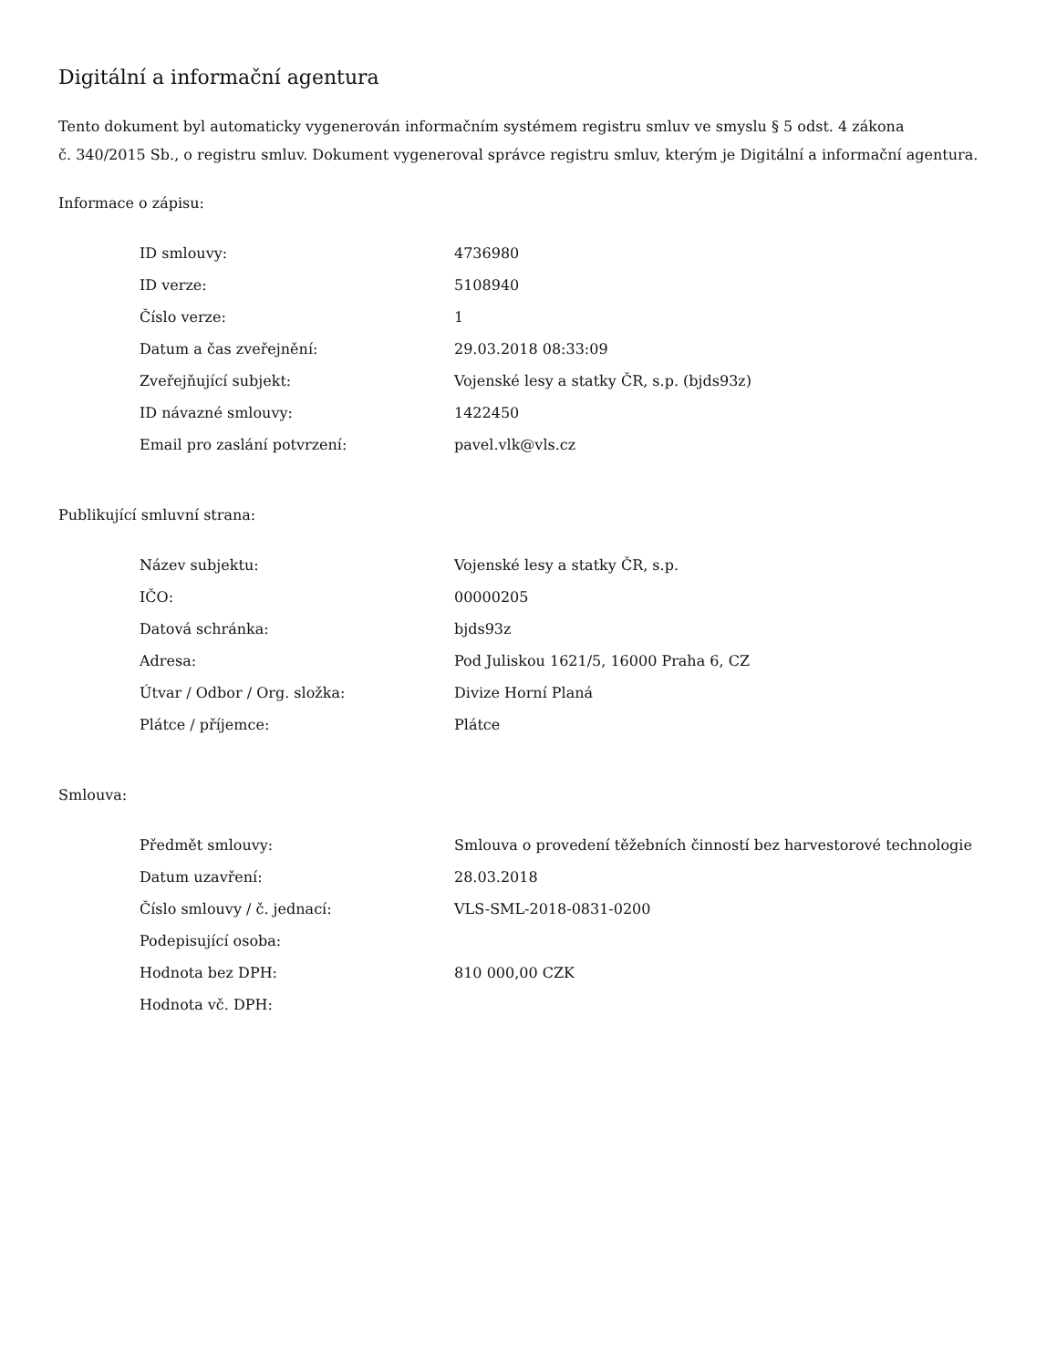Digitální a informační agentura
Tento dokument byl automaticky vygenerován informačním systémem registru smluv ve smyslu § 5 odst. 4 zákona
č. 340/2015 Sb., o registru smluv. Dokument vygeneroval správce registru smluv, kterým je Digitální a informační agentura.
Informace o zápisu:
| ID smlouvy: | 4736980 |
| ID verze: | 5108940 |
| Číslo verze: | 1 |
| Datum a čas zveřejnění: | 29.03.2018 08:33:09 |
| Zveřejňující subjekt: | Vojenské lesy a statky ČR, s.p. (bjds93z) |
| ID návazné smlouvy: | 1422450 |
| Email pro zaslání potvrzení: | pavel.vlk@vls.cz |
Publikující smluvní strana:
| Název subjektu: | Vojenské lesy a statky ČR, s.p. |
| IČO: | 00000205 |
| Datová schránka: | bjds93z |
| Adresa: | Pod Juliskou 1621/5, 16000 Praha 6, CZ |
| Útvar / Odbor / Org. složka: | Divize Horní Planá |
| Plátce / příjemce: | Plátce |
Smlouva:
| Předmět smlouvy: | Smlouva o provedení těžebních činností bez harvestorové technologie |
| Datum uzavření: | 28.03.2018 |
| Číslo smlouvy / č. jednací: | VLS-SML-2018-0831-0200 |
| Podepisující osoba: | |
| Hodnota bez DPH: | 810 000,00 CZK |
| Hodnota vč. DPH: | |